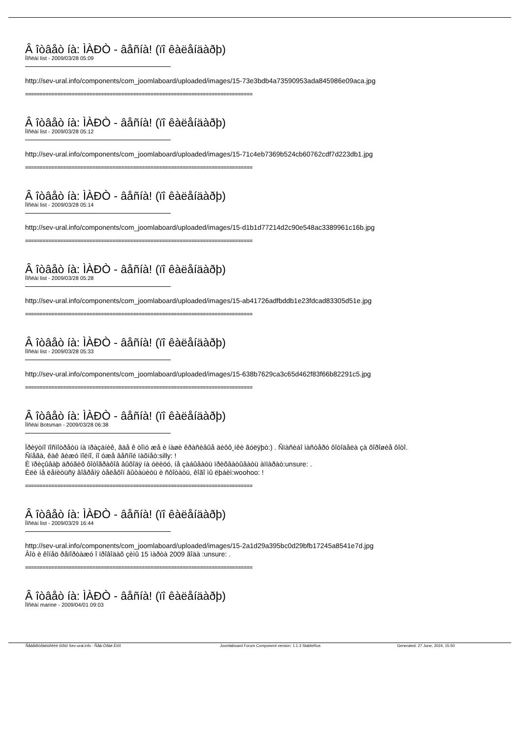Â îòâåò íà: ÌÀÐÒ - âåñíà! (ïî êàëåíäàðþ)
Ïîñëàí list - 2009/03/28 05:09
http://sev-ural.info/components/com_joomlaboard/uploaded/images/15-73e3bdb4a73590953ada845986e09aca.jpg
==============================================================================
Â îòâåò íà: ÌÀÐÒ - âåñíà! (ïî êàëåíäàðþ)
Ïîñëàí list - 2009/03/28 05:12
http://sev-ural.info/components/com_joomlaboard/uploaded/images/15-71c4eb7369b524cb60762cdf7d223db1.jpg
==============================================================================
Â îòâåò íà: ÌÀÐÒ - âåñíà! (ïî êàëåíäàðþ)
Ïîñëàí list - 2009/03/28 05:14
http://sev-ural.info/components/com_joomlaboard/uploaded/images/15-d1b1d77214d2c90e548ac3389961c16b.jpg
==============================================================================
Â îòâåò íà: ÌÀÐÒ - âåñíà! (ïî êàëåíäàðþ)
Ïîñëàí list - 2009/03/28 05:28
http://sev-ural.info/components/com_joomlaboard/uploaded/images/15-ab41726adfbddb1e23fdcad83305d51e.jpg
==============================================================================
Â îòâåò íà: ÌÀÐÒ - âåñíà! (ïî êàëåíäàðþ)
Ïîñëàí list - 2009/03/28 05:33
http://sev-ural.info/components/com_joomlaboard/uploaded/images/15-638b7629ca3c65d462f83f66b82291c5.jpg
==============================================================================
Â îòâåò íà: ÌÀÐÒ - âåñíà! (ïî êàëåíäàðþ)
Ïîñëàí Botsman - 2009/03/28 06:38
Ïðèÿòíî ïîñìîòðåòü íà ïðàçäíèê, ãäå ê òîìó æå è íàøè êðàñèâûå äèôô¸íêè ãóëÿþò:) . Ñïàñèáî ìàñòåðó ôîòîäåëà çà õîðîøèå ôîòî.
Ñíåãà, êàê âèæó ïîëíî, íî óæå âåñíîé ïàõíåò:silly: !
È ïðèçûâàþ äðóãèõ ôîòîãðàôîâ âûõîäÿ íà óëèöó, íå çàáûâàòü ïðèõâàòûâàòü àïïàðàò:unsure: .
Èëè íå ëåíèòüñÿ âîâðåìÿ òåëåôîí âûòàùèòü è ñôîòàòü, êîãî ìû ëþáèì:woohoo: !
==============================================================================
Â îòâåò íà: ÌÀÐÒ - âåñíà! (ïî êàëåíäàðþ)
Ïîñëàí list - 2009/03/29 16:44
http://sev-ural.info/components/com_joomlaboard/uploaded/images/15-2a1d29a395bc0d29bfb17245a8541e7d.jpg
Âîò è êîíåö ðåïîðòàæó î ïðîâîäàõ çèìû 15 ìàðòà 2009 ãîäà :unsure: .
==============================================================================
Â îòâåò íà: ÌÀÐÒ - âåñíà! (ïî êàëåíäàðþ)
Ïîñëàí marine - 2009/04/01 09:03
Ñåâåðîóðàëüñêèé ôîðóì Sev-ural.info - Ñåâ-Óðàë.Èíôî Joomlaboard Forum Component version: 1.1.3 StableRus Generated: 27 June, 2024, 15:50